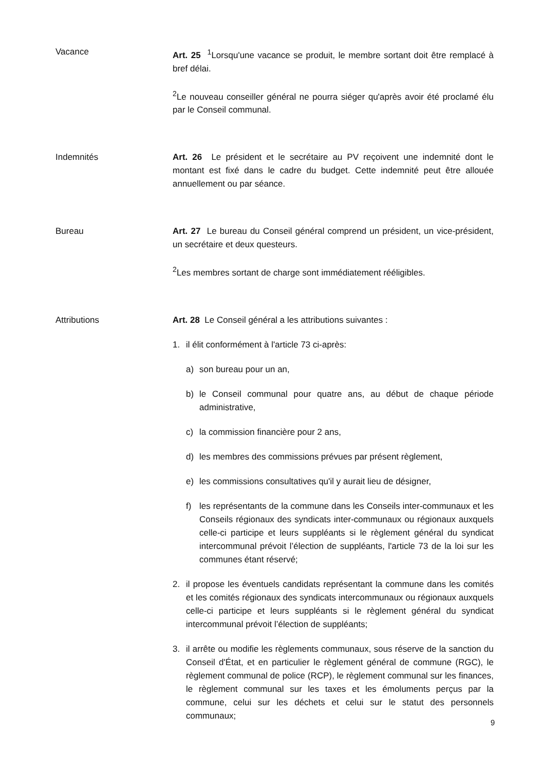Vacance Art. 25 <sup>1</sup>Lorsqu'une vacance se produit, le membre sortant doit être remplacé à bref délai.
<sup>2</sup> Le nouveau conseiller général ne pourra siéger qu'après avoir été proclamé élu par le Conseil communal.
Indemnités Art. 26 Le président et le secrétaire au PV reçoivent une indemnité dont le montant est fixé dans le cadre du budget. Cette indemnité peut être allouée annuellement ou par séance.
Bureau Art. 27 Le bureau du Conseil général comprend un président, un vice-président, un secrétaire et deux questeurs.
<sup>2</sup> Les membres sortant de charge sont immédiatement rééligibles.
Attributions Art. 28 Le Conseil général a les attributions suivantes :
1. il élit conformément à l'article 73 ci-après:
a) son bureau pour un an,
b) le Conseil communal pour quatre ans, au début de chaque période administrative,
c) la commission financière pour 2 ans,
d) les membres des commissions prévues par présent règlement,
e) les commissions consultatives qu'il y aurait lieu de désigner,
f) les représentants de la commune dans les Conseils inter-communaux et les Conseils régionaux des syndicats inter-communaux ou régionaux auxquels celle-ci participe et leurs suppléants si le règlement général du syndicat intercommunal prévoit l’élection de suppléants, l'article 73 de la loi sur les communes étant réservé;
2. il propose les éventuels candidats représentant la commune dans les comités et les comités régionaux des syndicats intercommunaux ou régionaux auxquels celle-ci participe et leurs suppléants si le règlement général du syndicat intercommunal prévoit l’élection de suppléants;
3. il arrête ou modifie les règlements communaux, sous réserve de la sanction du Conseil d'État, et en particulier le règlement général de commune (RGC), le règlement communal de police (RCP), le règlement communal sur les finances, le règlement communal sur les taxes et les émoluments perçus par la commune, celui sur les déchets et celui sur le statut des personnels communaux;
9